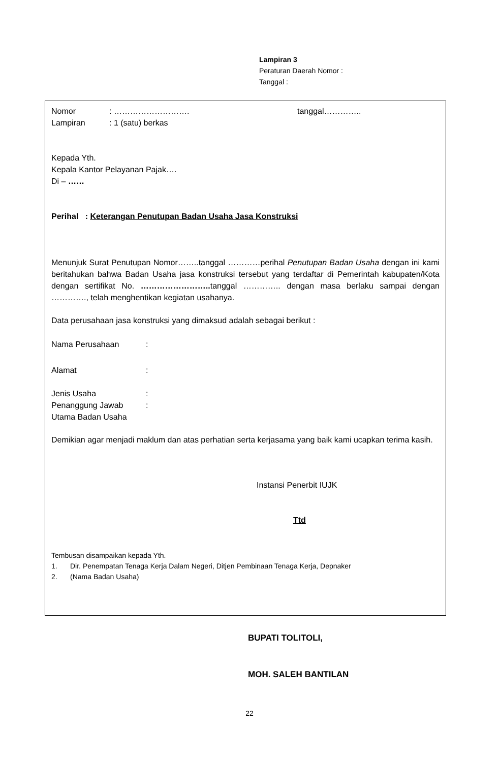Lampiran 3
Peraturan Daerah Nomor :
Tanggal :
Nomor: ………………………. tanggal…………..
Lampiran: 1 (satu) berkas
Kepada Yth.
Kepala Kantor Pelayanan Pajak….
Di – ……
Perihal : Keterangan Penutupan Badan Usaha Jasa Konstruksi
Menunjuk Surat Penutupan Nomor……..tanggal …………perihal Penutupan Badan Usaha dengan ini kami beritahukan bahwa Badan Usaha jasa konstruksi tersebut yang terdaftar di Pemerintah kabupaten/Kota dengan sertifikat No. …………………….. tanggal ………….. dengan masa berlaku sampai dengan …………., telah menghentikan kegiatan usahanya.
Data perusahaan jasa konstruksi yang dimaksud adalah sebagai berikut :
Nama Perusahaan:
Alamat:
Jenis Usaha:
Penanggung Jawab
Utama Badan Usaha:
Demikian agar menjadi maklum dan atas perhatian serta kerjasama yang baik kami ucapkan terima kasih.
Instansi Penerbit IUJK
Ttd
Tembusan disampaikan kepada Yth.
1. Dir. Penempatan Tenaga Kerja Dalam Negeri, Ditjen Pembinaan Tenaga Kerja, Depnaker
2. (Nama Badan Usaha)
BUPATI TOLITOLI,
MOH. SALEH BANTILAN
22